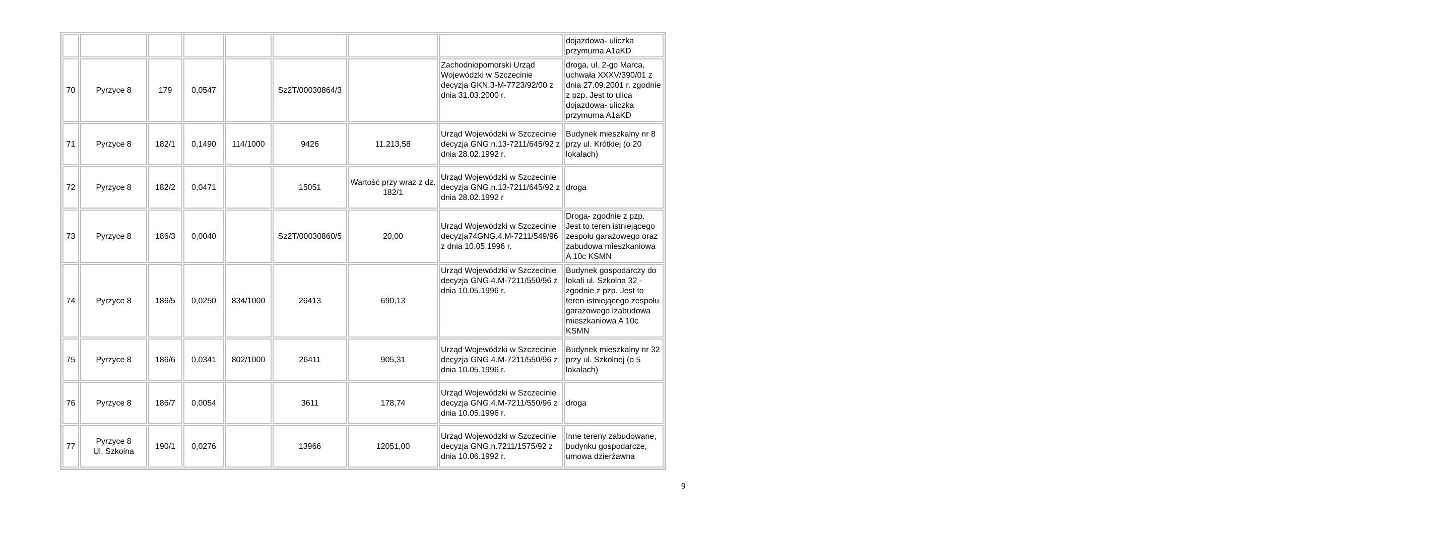| | | | | | | | | dojazdowa- uliczka przymurna A1aKD |
| 70 | Pyrzyce 8 | 179 | 0,0547 | | Sz2T/00030864/3 | | Zachodniopomorski Urząd Wojewódzki w Szczecinie decyzja GKN.3-M-7723/92/00 z dnia 31.03.2000 r. | droga, ul. 2-go Marca, uchwała XXXV/390/01 z dnia 27.09.2001 r. zgodnie z pzp. Jest to ulica dojazdowa- uliczka przymurna A1aKD |
| 71 | Pyrzyce 8 | 182/1 | 0,1490 | 114/1000 | 9426 | 11.213,58 | Urząd Wojewódzki w Szczecinie decyzja GNG.n.13-7211/645/92 z dnia 28.02.1992 r. | Budynek mieszkalny nr 8 przy ul. Krótkiej (o 20 lokalach) |
| 72 | Pyrzyce 8 | 182/2 | 0,0471 | | 15051 | Wartość przy wraz z dz. 182/1 | Urząd Wojewódzki w Szczecinie decyzja GNG.n.13-7211/645/92 z dnia 28.02.1992 r | droga |
| 73 | Pyrzyce 8 | 186/3 | 0,0040 | | Sz2T/00030860/5 | 20,00 | Urząd Wojewódzki w Szczecinie decyzja74GNG.4.M-7211/549/96 z dnia 10.05.1996 r. | Droga- zgodnie z pzp. Jest to teren istniejącego zespołu garażowego oraz zabudowa mieszkaniowa A 10c KSMN |
| 74 | Pyrzyce 8 | 186/5 | 0,0250 | 834/1000 | 26413 | 690,13 | Urząd Wojewódzki w Szczecinie decyzja GNG.4.M-7211/550/96 z dnia 10.05.1996 r. | Budynek gospodarczy do lokali ul. Szkolna 32 - zgodnie z pzp. Jest to teren istniejącego zespołu garażowego izabudowa mieszkaniowa A 10c KSMN |
| 75 | Pyrzyce 8 | 186/6 | 0,0341 | 802/1000 | 26411 | 905,31 | Urząd Wojewódzki w Szczecinie decyzja GNG.4.M-7211/550/96 z dnia 10.05.1996 r. | Budynek mieszkalny nr 32 przy ul. Szkolnej (o 5 lokalach) |
| 76 | Pyrzyce 8 | 186/7 | 0,0054 | | 3611 | 178,74 | Urząd Wojewódzki w Szczecinie decyzja GNG.4.M-7211/550/96 z dnia 10.05.1996 r. | droga |
| 77 | Pyrzyce 8 Ul. Szkolna | 190/1 | 0,0276 | | 13966 | 12051,00 | Urząd Wojewódzki w Szczecinie decyzja GNG.n.7211/1575/92 z dnia 10.06.1992 r. | Inne tereny zabudowane, budynku gospodarcze, umowa dzierżawna |
9